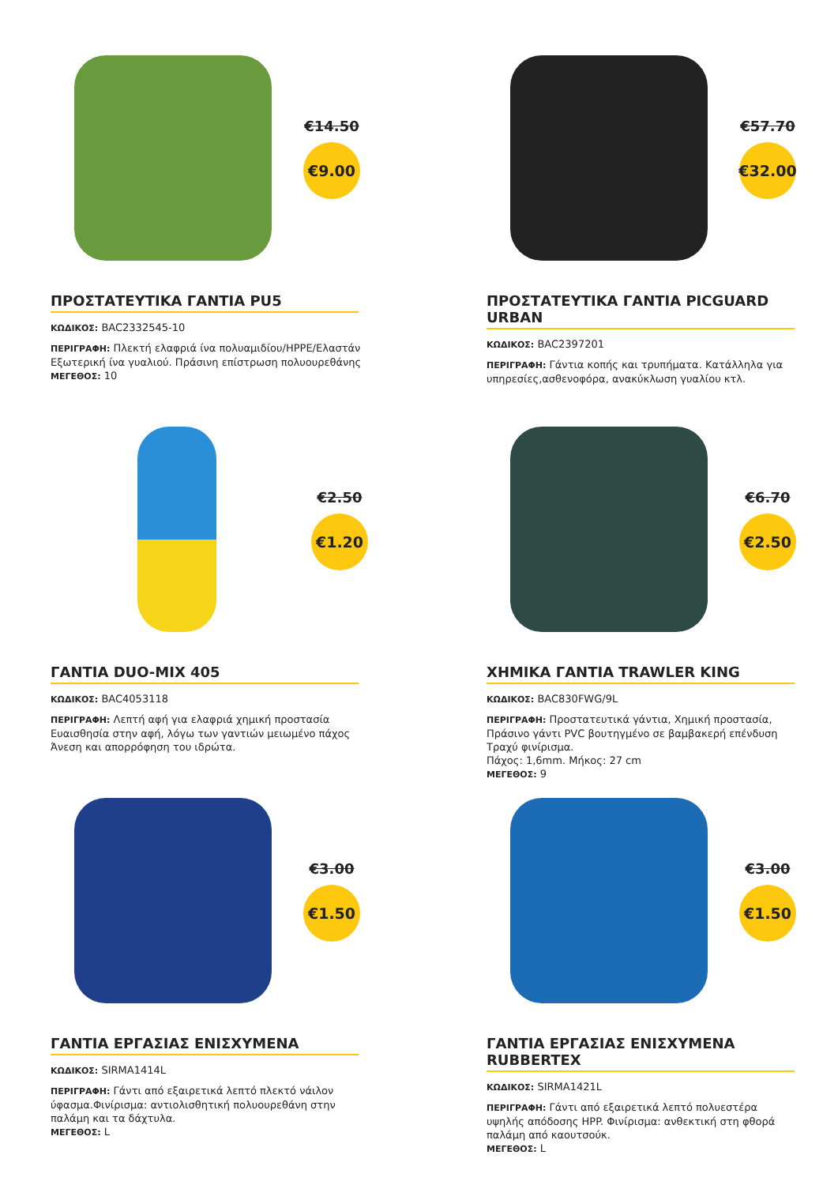€14.50
€9.00
ΠΡΟΣΤΑΤΕΥΤΙΚΑ ΓΑΝΤΙΑ PU5
ΚΩΔΙΚΟΣ: BAC2332545-10
ΠΕΡΙΓΡΑΦΗ: Πλεκτή ελαφριά ίνα πολυαμιδίου/HPPE/Ελαστάν Εξωτερική ίνα γυαλιού. Πράσινη επίστρωση πολυουρεθάνης
ΜΕΓΕΘΟΣ: 10
€57.70
€32.00
ΠΡΟΣΤΑΤΕΥΤΙΚΑ ΓΑΝΤΙΑ PICGUARD URBAN
ΚΩΔΙΚΟΣ: BAC2397201
ΠΕΡΙΓΡΑΦΗ: Γάντια κοπής και τρυπήματα. Κατάλληλα για υπηρεσίες,ασθενοφόρα, ανακύκλωση γυαλίου κτλ.
€2.50
€1.20
ΓΑΝΤΙΑ DUO-MIX 405
ΚΩΔΙΚΟΣ: BAC4053118
ΠΕΡΙΓΡΑΦΗ: Λεπτή αφή για ελαφριά χημική προστασία Ευαισθησία στην αφή, λόγω των γαντιών μειωμένο πάχος Άνεση και απορρόφηση του ιδρώτα.
€6.70
€2.50
ΧΗΜΙΚΑ ΓΑΝΤΙΑ TRAWLER KING
ΚΩΔΙΚΟΣ: BAC830FWG/9L
ΠΕΡΙΓΡΑΦΗ: Προστατευτικά γάντια, Χημική προστασία, Πράσινο γάντι PVC βουτηγμένο σε βαμβακερή επένδυση Τραχύ φινίρισμα.
Πάχος: 1,6mm. Μήκος: 27 cm
ΜΕΓΕΘΟΣ: 9
€3.00
€1.50
ΓΑΝΤΙΑ ΕΡΓΑΣΙΑΣ ΕΝΙΣΧΥΜΕΝΑ
ΚΩΔΙΚΟΣ: SIRMA1414L
ΠΕΡΙΓΡΑΦΗ: Γάντι από εξαιρετικά λεπτό πλεκτό νάιλον ύφασμα.Φινίρισμα: αντιολισθητική πολυουρεθάνη στην παλάμη και τα δάχτυλα.
ΜΕΓΕΘΟΣ: L
€3.00
€1.50
ΓΑΝΤΙΑ ΕΡΓΑΣΙΑΣ ΕΝΙΣΧΥΜΕΝΑ RUBBERTEX
ΚΩΔΙΚΟΣ: SIRMA1421L
ΠΕΡΙΓΡΑΦΗ: Γάντι από εξαιρετικά λεπτό πολυεστέρα υψηλής απόδοσης HPP. Φινίρισμα: ανθεκτική στη φθορά παλάμη από καουτσούκ.
ΜΕΓΕΘΟΣ: L